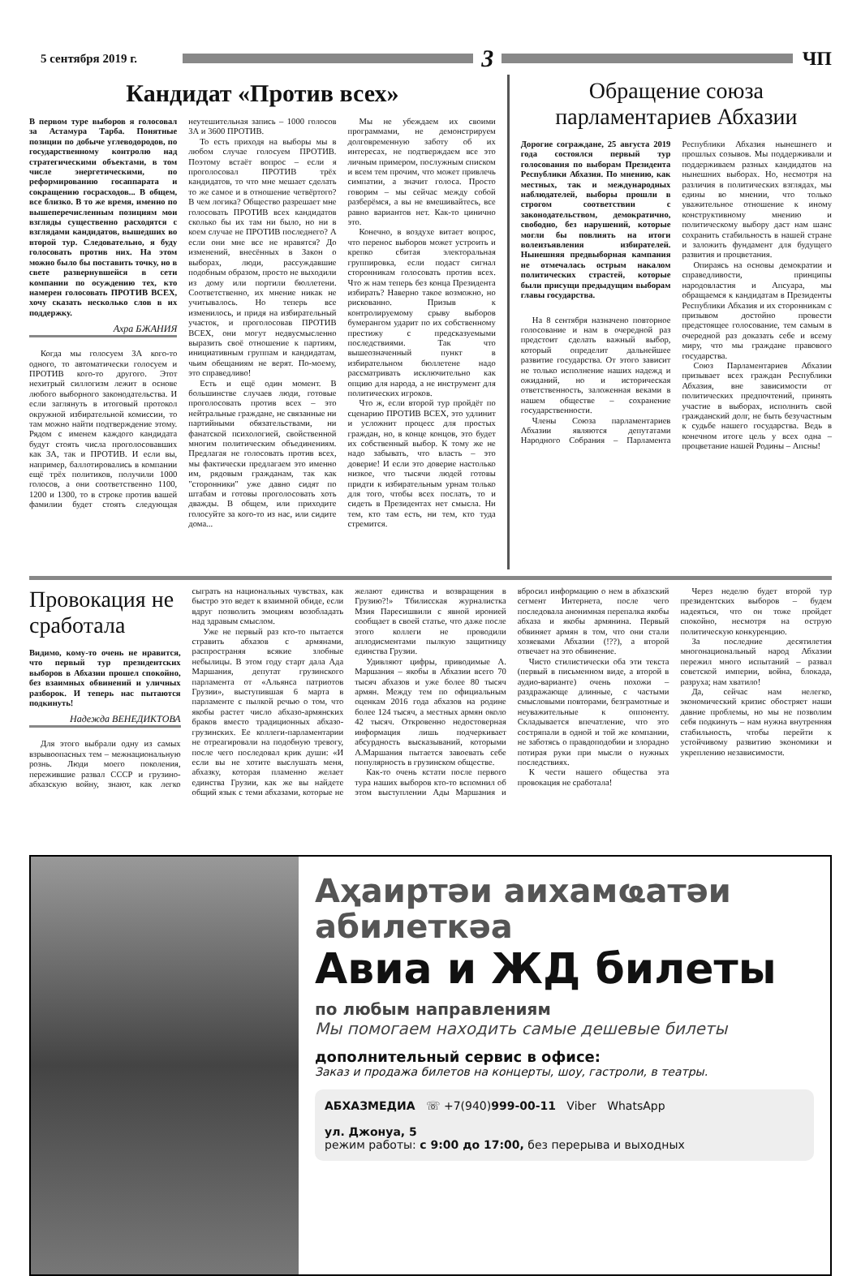5 сентября 2019 г.
3
ЧП
Кандидат «Против всех»
В первом туре выборов я голосовал за Астамура Тарба. Понятные позиции по добыче углеводородов, по государственному контролю над стратегическими объектами, в том числе энергетическими, по реформированию госаппарата и сокращению госрасходов... В общем, все близко. В то же время, именно по вышеперечисленным позициям мои взгляды существенно расходятся с взглядами кандидатов, вышедших во второй тур. Следовательно, я буду голосовать против них. На этом можно было бы поставить точку, но в свете развернувшейся в сети компании по осуждению тех, кто намерен голосовать ПРОТИВ ВСЕХ, хочу сказать несколько слов в их поддержку.
Ахра БЖАНИЯ
Когда мы голосуем ЗА кого-то одного, то автоматически голосуем и ПРОТИВ кого-то другого. Этот нехитрый силлогизм лежит в основе любого выборного законодательства. И если заглянуть в итоговый протокол окружной избирательной комиссии, то там можно найти подтверждение этому. Рядом с именем каждого кандидата будут стоять числа проголосовавших как ЗА, так и ПРОТИВ. И если вы, например, баллотировались в компании ещё трёх политиков, получили 1000 голосов, а они соответственно 1100, 1200 и 1300, то в строке против вашей фамилии будет стоять следующая неутешительная запись – 1000 голосов ЗА и 3600 ПРОТИВ.
То есть приходя на выборы мы в любом случае голосуем ПРОТИВ. Поэтому встаёт вопрос – если я проголосовал ПРОТИВ трёх кандидатов, то что мне мешает сделать то же самое и в отношение четвёртого? В чем логика? Общество разрешает мне голосовать ПРОТИВ всех кандидатов сколько бы их там ни было, но ни в коем случае не ПРОТИВ последнего? А если они мне все не нравятся? До изменений, внесённых в Закон о выборах, люди, рассуждавшие подобным образом, просто не выходили из дому или портили бюллетени. Соответственно, их мнение никак не учитывалось. Но теперь все изменилось, и придя на избирательный участок, и проголосовав ПРОТИВ ВСЕХ, они могут недвусмысленно выразить своё отношение к партиям, инициативным группам и кандидатам, чьим обещаниям не верят. По-моему, это справедливо!
Есть и ещё один момент. В большинстве случаев люди, готовые проголосовать против всех – это нейтральные граждане, не связанные ни партийными обязательствами, ни фанатской психологией, свойственной многим политическим объединениям. Предлагая не голосовать против всех, мы фактически предлагаем это именно им, рядовым гражданам, так как "сторонники" уже давно сидят по штабам и готовы проголосовать хоть дважды. В общем, или приходите голосуйте за кого-то из нас, или сидите дома...
Мы не убеждаем их своими программами, не демонстрируем долговременную заботу об их интересах, не подтверждаем все это личным примером, послужным списком и всем тем прочим, что может привлечь симпатии, а значит голоса. Просто говорим – мы сейчас между собой разберёмся, а вы не вмешивайтесь, все равно вариантов нет. Как-то цинично это.
Конечно, в воздухе витает вопрос, что перенос выборов может устроить и крепко сбитая электоральная группировка, если подаст сигнал сторонникам голосовать против всех. Что ж нам теперь без конца Президента избирать? Наверно такое возможно, но рискованно. Призыв к контролируемому срыву выборов бумерангом ударит по их собственному престижу с предсказуемыми последствиями. Так что вышеозначенный пункт в избирательном бюллетене надо рассматривать исключительно как опцию для народа, а не инструмент для политических игроков.
Что ж, если второй тур пройдёт по сценарию ПРОТИВ ВСЕХ, это удлинит и усложнит процесс для простых граждан, но, в конце концов, это будет их собственный выбор. К тому же не надо забывать, что власть – это доверие! И если это доверие настолько низкое, что тысячи людей готовы придти к избирательным урнам только для того, чтобы всех послать, то и сидеть в Президентах нет смысла. Ни тем, кто там есть, ни тем, кто туда стремится.
Обращение союза парламентариев Абхазии
Дорогие сограждане, 25 августа 2019 года состоялся первый тур голосования по выборам Президента Республики Абхазия. По мнению, как местных, так и международных наблюдателей, выборы прошли в строгом соответствии с законодательством, демократично, свободно, без нарушений, которые могли бы повлиять на итоги волеизъявления избирателей. Нынешняя предвыборная кампания не отмечалась острым накалом политических страстей, которые были присущи предыдущим выборам главы государства.
На 8 сентября назначено повторное голосование и нам в очередной раз предстоит сделать важный выбор, который определит дальнейшее развитие государства. От этого зависит не только исполнение наших надежд и ожиданий, но и историческая ответственность, заложенная веками в нашем обществе – сохранение государственности.
Члены Союза парламентариев Абхазии являются депутатами Народного Собрания – Парламента Республики Абхазия нынешнего и прошлых созывов. Мы поддерживали и поддерживаем разных кандидатов на нынешних выборах. Но, несмотря на различия в политических взглядах, мы едины во мнении, что только уважительное отношение к иному конструктивному мнению и политическому выбору даст нам шанс сохранить стабильность в нашей стране и заложить фундамент для будущего развития и процветания.
Опираясь на основы демократии и справедливости, принципы народовластия и Апсуара, мы обращаемся к кандидатам в Президенты Республики Абхазия и их сторонникам с призывом достойно провести предстоящее голосование, тем самым в очередной раз доказать себе и всему миру, что мы граждане правового государства.
Союз Парламентариев Абхазии призывает всех граждан Республики Абхазия, вне зависимости от политических предпочтений, принять участие в выборах, исполнить свой гражданский долг, не быть безучастным к судьбе нашего государства. Ведь в конечном итоге цель у всех одна – процветание нашей Родины – Апсны!
Провокация не сработала
Видимо, кому-то очень не нравится, что первый тур президентских выборов в Абхазии прошел спокойно, без взаимных обвинений и уличных разборок. И теперь нас пытаются подкинуть!
Надежда ВЕНЕДИКТОВА
Для этого выбрали одну из самых взрывоопасных тем – межнациональную рознь. Люди моего поколения, пережившие развал СССР и грузино-абхазскую войну, знают, как легко сыграть на национальных чувствах, как быстро это ведет к взаимной обиде, если вдруг позволить эмоциям возобладать над здравым смыслом.
Уже не первый раз кто-то пытается стравить абхазов с армянами, распространяя всякие злобные небылицы. В этом году старт дала Ада Маршания, депутат грузинского парламента от «Альянса патриотов Грузии», выступившая 6 марта в парламенте с пылкой речью о том, что якобы растет число абхазо-армянских браков вместо традиционных абхазо-грузинских. Ее коллеги-парламентарии не отреагировали на подобную тревогу, после чего последовал крик души: «И если вы не хотите выслушать меня, абхазку, которая пламенно желает единства Грузии, как же вы найдете общий язык с теми абхазами, которые не желают единства и возвращения в Грузию?!» Тбилисская журналистка Мзия Паресишвили с явной иронией сообщает в своей статье, что даже после этого коллеги не проводили аплодисментами пылкую защитницу единства Грузии.
Удивляют цифры, приводимые А. Маршания – якобы в Абхазии всего 70 тысяч абхазов и уже более 80 тысяч армян. Между тем по официальным оценкам 2016 года абхазов на родине более 124 тысяч, а местных армян около 42 тысяч. Откровенно недостоверная информация лишь подчеркивает абсурдность высказываний, которыми А.Маршания пытается завоевать себе популярность в грузинском обществе.
Как-то очень кстати после первого тура наших выборов кто-то вспомнил об этом выступлении Ады Маршания и вбросил информацию о нем в абхазский сегмент Интернета, после чего последовала анонимная перепалка якобы абхаза и якобы армянина. Первый обвиняет армян в том, что они стали хозяевами Абхазии (!??), а второй отвечает на это обвинение.
Чисто стилистически оба эти текста (первый в письменном виде, а второй в аудио-варианте) очень похожи – раздражающе длинные, с частыми смысловыми повторами, безграмотные и неуважительные к оппоненту. Складывается впечатление, что это состряпали в одной и той же компании, не заботясь о правдоподобии и злорадно потирая руки при мысли о нужных последствиях.
К чести нашего общества эта провокация не сработала!
Через неделю будет второй тур президентских выборов – будем надеяться, что он тоже пройдет спокойно, несмотря на острую политическую конкуренцию.
За последние десятилетия многонациональный народ Абхазии пережил много испытаний – развал советской империи, война, блокада, разруха; нам хватило!
Да, сейчас нам нелегко, экономический кризис обостряет наши давние проблемы, но мы не позволим себя подкинуть – нам нужна внутренняя стабильность, чтобы перейти к устойчивому развитию экономики и укреплению независимости.
Аҳаиртәи аихамҩатәи абилеткәа
Авиа и ЖД билеты
по любым направлениям
Мы помогаем находить самые дешевые билеты
дополнительный сервис в офисе:
Заказ и продажа билетов на концерты, шоу, гастроли, в театры.
АБХАЗМЕДИА ☏ +7(940)999-00-11 Viber WhatsApp
ул. Джонуа, 5
режим работы: с 9:00 до 17:00, без перерыва и выходных